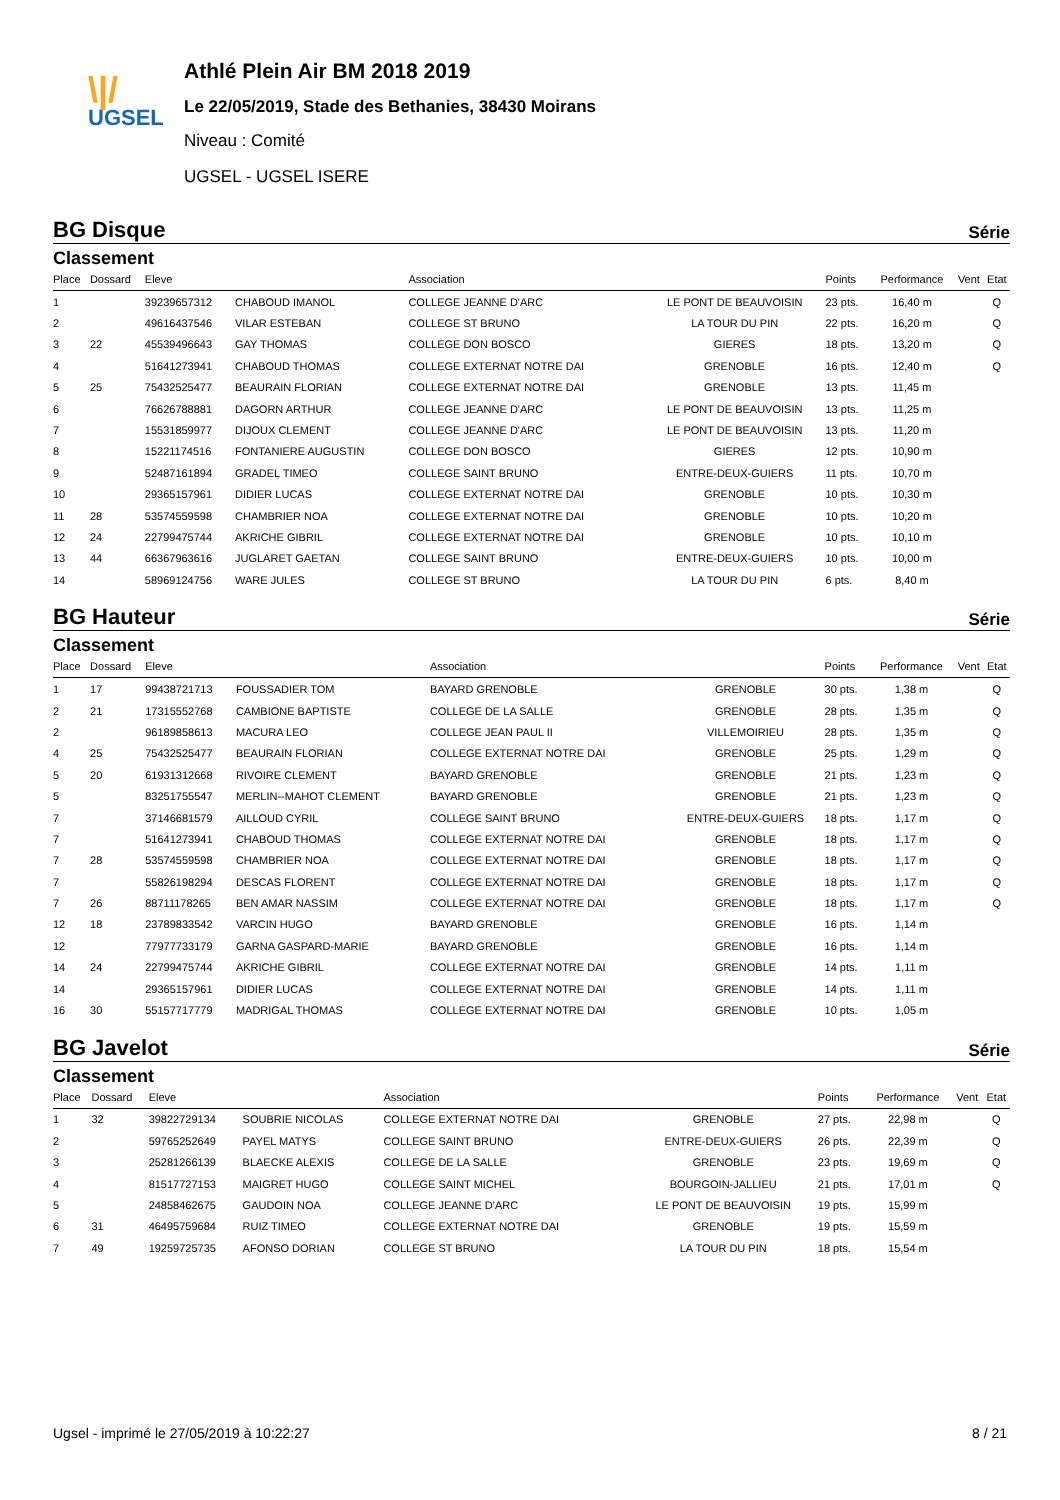\|/
UGSEL
Athlé Plein Air BM 2018 2019
Le 22/05/2019, Stade des Bethanies, 38430 Moirans
Niveau : Comité
UGSEL - UGSEL ISERE
BG Disque Série
Classement
| Place | Dossard | Eleve | | Association | | Points | Performance | Vent | Etat |
| --- | --- | --- | --- | --- | --- | --- | --- | --- | --- |
| 1 | | 39239657312 | CHABOUD IMANOL | COLLEGE JEANNE D'ARC | LE PONT DE BEAUVOISIN | 23 pts. | 16,40 m | | Q |
| 2 | | 49616437546 | VILAR ESTEBAN | COLLEGE ST BRUNO | LA TOUR DU PIN | 22 pts. | 16,20 m | | Q |
| 3 | 22 | 45539496643 | GAY THOMAS | COLLEGE DON BOSCO | GIERES | 18 pts. | 13,20 m | | Q |
| 4 | | 51641273941 | CHABOUD THOMAS | COLLEGE EXTERNAT NOTRE DAI | GRENOBLE | 16 pts. | 12,40 m | | Q |
| 5 | 25 | 75432525477 | BEAURAIN FLORIAN | COLLEGE EXTERNAT NOTRE DAI | GRENOBLE | 13 pts. | 11,45 m | | |
| 6 | | 76626788881 | DAGORN ARTHUR | COLLEGE JEANNE D'ARC | LE PONT DE BEAUVOISIN | 13 pts. | 11,25 m | | |
| 7 | | 15531859977 | DIJOUX CLEMENT | COLLEGE JEANNE D'ARC | LE PONT DE BEAUVOISIN | 13 pts. | 11,20 m | | |
| 8 | | 15221174516 | FONTANIERE AUGUSTIN | COLLEGE DON BOSCO | GIERES | 12 pts. | 10,90 m | | |
| 9 | | 52487161894 | GRADEL TIMEO | COLLEGE SAINT BRUNO | ENTRE-DEUX-GUIERS | 11 pts. | 10,70 m | | |
| 10 | | 29365157961 | DIDIER LUCAS | COLLEGE EXTERNAT NOTRE DAI | GRENOBLE | 10 pts. | 10,30 m | | |
| 11 | 28 | 53574559598 | CHAMBRIER NOA | COLLEGE EXTERNAT NOTRE DAI | GRENOBLE | 10 pts. | 10,20 m | | |
| 12 | 24 | 22799475744 | AKRICHE GIBRIL | COLLEGE EXTERNAT NOTRE DAI | GRENOBLE | 10 pts. | 10,10 m | | |
| 13 | 44 | 66367963616 | JUGLARET GAETAN | COLLEGE SAINT BRUNO | ENTRE-DEUX-GUIERS | 10 pts. | 10,00 m | | |
| 14 | | 58969124756 | WARE JULES | COLLEGE ST BRUNO | LA TOUR DU PIN | 6 pts. | 8,40 m | | |
BG Hauteur Série
Classement
| Place | Dossard | Eleve | | Association | | Points | Performance | Vent | Etat |
| --- | --- | --- | --- | --- | --- | --- | --- | --- | --- |
| 1 | 17 | 99438721713 | FOUSSADIER TOM | BAYARD GRENOBLE | GRENOBLE | 30 pts. | 1,38 m | | Q |
| 2 | 21 | 17315552768 | CAMBIONE BAPTISTE | COLLEGE DE LA SALLE | GRENOBLE | 28 pts. | 1,35 m | | Q |
| 2 | | 96189858613 | MACURA LEO | COLLEGE JEAN PAUL II | VILLEMOIRIEU | 28 pts. | 1,35 m | | Q |
| 4 | 25 | 75432525477 | BEAURAIN FLORIAN | COLLEGE EXTERNAT NOTRE DAI | GRENOBLE | 25 pts. | 1,29 m | | Q |
| 5 | 20 | 61931312668 | RIVOIRE CLEMENT | BAYARD GRENOBLE | GRENOBLE | 21 pts. | 1,23 m | | Q |
| 5 | | 83251755547 | MERLIN--MAHOT CLEMENT | BAYARD GRENOBLE | GRENOBLE | 21 pts. | 1,23 m | | Q |
| 7 | | 37146681579 | AILLOUD CYRIL | COLLEGE SAINT BRUNO | ENTRE-DEUX-GUIERS | 18 pts. | 1,17 m | | Q |
| 7 | | 51641273941 | CHABOUD THOMAS | COLLEGE EXTERNAT NOTRE DAI | GRENOBLE | 18 pts. | 1,17 m | | Q |
| 7 | 28 | 53574559598 | CHAMBRIER NOA | COLLEGE EXTERNAT NOTRE DAI | GRENOBLE | 18 pts. | 1,17 m | | Q |
| 7 | | 55826198294 | DESCAS FLORENT | COLLEGE EXTERNAT NOTRE DAI | GRENOBLE | 18 pts. | 1,17 m | | Q |
| 7 | 26 | 88711178265 | BEN AMAR NASSIM | COLLEGE EXTERNAT NOTRE DAI | GRENOBLE | 18 pts. | 1,17 m | | Q |
| 12 | 18 | 23789833542 | VARCIN HUGO | BAYARD GRENOBLE | GRENOBLE | 16 pts. | 1,14 m | | |
| 12 | | 77977733179 | GARNA GASPARD-MARIE | BAYARD GRENOBLE | GRENOBLE | 16 pts. | 1,14 m | | |
| 14 | 24 | 22799475744 | AKRICHE GIBRIL | COLLEGE EXTERNAT NOTRE DAI | GRENOBLE | 14 pts. | 1,11 m | | |
| 14 | | 29365157961 | DIDIER LUCAS | COLLEGE EXTERNAT NOTRE DAI | GRENOBLE | 14 pts. | 1,11 m | | |
| 16 | 30 | 55157717779 | MADRIGAL THOMAS | COLLEGE EXTERNAT NOTRE DAI | GRENOBLE | 10 pts. | 1,05 m | | |
BG Javelot Série
Classement
| Place | Dossard | Eleve | | Association | | Points | Performance | Vent | Etat |
| --- | --- | --- | --- | --- | --- | --- | --- | --- | --- |
| 1 | 32 | 39822729134 | SOUBRIE NICOLAS | COLLEGE EXTERNAT NOTRE DAI | GRENOBLE | 27 pts. | 22,98 m | | Q |
| 2 | | 59765252649 | PAYEL MATYS | COLLEGE SAINT BRUNO | ENTRE-DEUX-GUIERS | 26 pts. | 22,39 m | | Q |
| 3 | | 25281266139 | BLAECKE ALEXIS | COLLEGE DE LA SALLE | GRENOBLE | 23 pts. | 19,69 m | | Q |
| 4 | | 81517727153 | MAIGRET HUGO | COLLEGE SAINT MICHEL | BOURGOIN-JALLIEU | 21 pts. | 17,01 m | | Q |
| 5 | | 24858462675 | GAUDOIN NOA | COLLEGE JEANNE D'ARC | LE PONT DE BEAUVOISIN | 19 pts. | 15,99 m | | |
| 6 | 31 | 46495759684 | RUIZ TIMEO | COLLEGE EXTERNAT NOTRE DAI | GRENOBLE | 19 pts. | 15,59 m | | |
| 7 | 49 | 19259725735 | AFONSO DORIAN | COLLEGE ST BRUNO | LA TOUR DU PIN | 18 pts. | 15,54 m | | |
Ugsel - imprimé le 27/05/2019 à 10:22:27 8 / 21